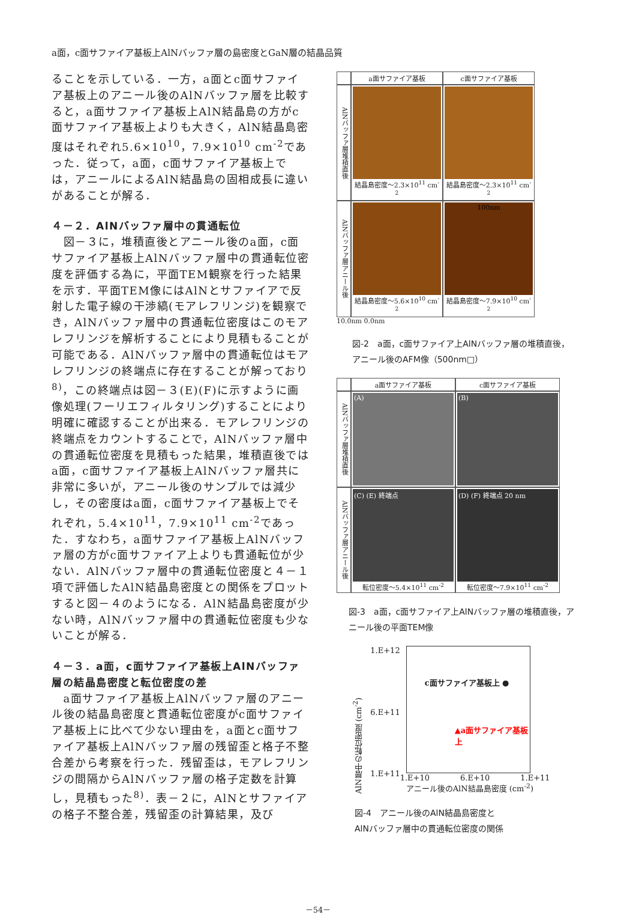a面，c面サファイア基板上AlNバッファ層の島密度とGaN層の結晶品質
ることを示している．一方，a面とc面サファイア基板上のアニール後のAlNバッファ層を比較すると，a面サファイア基板上AlN結晶島の方がc面サファイア基板上よりも大きく，AlN結晶島密度はそれぞれ5.6×10<sup>10</sup>，7.9×10<sup>10</sup> cm<sup>-2</sup>であった．従って，a面，c面サファイア基板上では，アニールによるAlN結晶島の固相成長に違いがあることが解る．
４－２．AlNバッファ層中の貫通転位
　図－３に，堆積直後とアニール後のa面，c面サファイア基板上AlNバッファ層中の貫通転位密度を評価する為に，平面TEM観察を行った結果を示す．平面TEM像にはAlNとサファイアで反射した電子線の干渉縞(モアレフリンジ)を観察でき，AlNバッファ層中の貫通転位密度はこのモアレフリンジを解析することにより見積もることが可能である．AlNバッファ層中の貫通転位はモアレフリンジの終端点に存在することが解っており<sup>8)</sup>，この終端点は図－３(E)(F)に示すように画像処理(フーリエフィルタリング)することにより明確に確認することが出来る．モアレフリンジの終端点をカウントすることで，AlNバッファ層中の貫通転位密度を見積もった結果，堆積直後ではa面，c面サファイア基板上AlNバッファ層共に非常に多いが，アニール後のサンプルでは減少し，その密度はa面，c面サファイア基板上でそれぞれ，5.4×10<sup>11</sup>，7.9×10<sup>11</sup> cm<sup>-2</sup>であった．すなわち，a面サファイア基板上AlNバッファ層の方がc面サファイア上よりも貫通転位が少ない．AlNバッファ層中の貫通転位密度と４－１項で評価したAlN結晶島密度との関係をプロットすると図－４のようになる．AlN結晶島密度が少ない時，AlNバッファ層中の貫通転位密度も少ないことが解る．
４－３．a面，c面サファイア基板上AlNバッファ層の結晶島密度と転位密度の差
　a面サファイア基板上AlNバッファ層のアニール後の結晶島密度と貫通転位密度がc面サファイア基板上に比べて少ない理由を，a面とc面サファイア基板上AlNバッファ層の残留歪と格子不整合差から考察を行った．残留歪は，モアレフリンジの間隔からAlNバッファ層の格子定数を計算し，見積もった<sup>8)</sup>．表－２に，AlNとサファイアの格子不整合差，残留歪の計算結果，及び
a面サファイア基板
c面サファイア基板
AlNバッファ層堆積直後
結晶島密度～2.3×10<sup>11</sup> cm<sup>-2</sup>
結晶島密度～2.3×10<sup>11</sup> cm<sup>-2</sup>
AlNバッファ層アニール後
結晶島密度～5.6×10<sup>10</sup> cm<sup>-2</sup>
100nm
結晶島密度～7.9×10<sup>10</sup> cm<sup>-2</sup>
10.0nm 0.0nm
図‐2　a面，c面サファイア上AlNバッファ層の堆積直後，アニール後のAFM像（500nm□）
a面サファイア基板
c面サファイア基板
AlNバッファ層堆積直後
(A)
(B)
AlNバッファ層アニール後
(C) (E) 終端点
転位密度～5.4×10<sup>11</sup> cm<sup>-2</sup>
(D) (F) 終端点 20 nm
転位密度～7.9×10<sup>11</sup> cm<sup>-2</sup>
図‐3　a面，c面サファイア上AlNバッファ層の堆積直後，アニール後の平面TEM像
AlN層中の転位密度 (cm<sup>-2</sup>)
1.E+12
6.E+11
1.E+11
c面サファイア基板上 ●
▲a面サファイア基板上
1.E+10 6.E+10 1.E+11
アニール後のAlN結晶島密度 (cm<sup>-2</sup>)
図‐4　アニール後のAlN結晶島密度と
AlNバッファ層中の貫通転位密度の関係
－54－